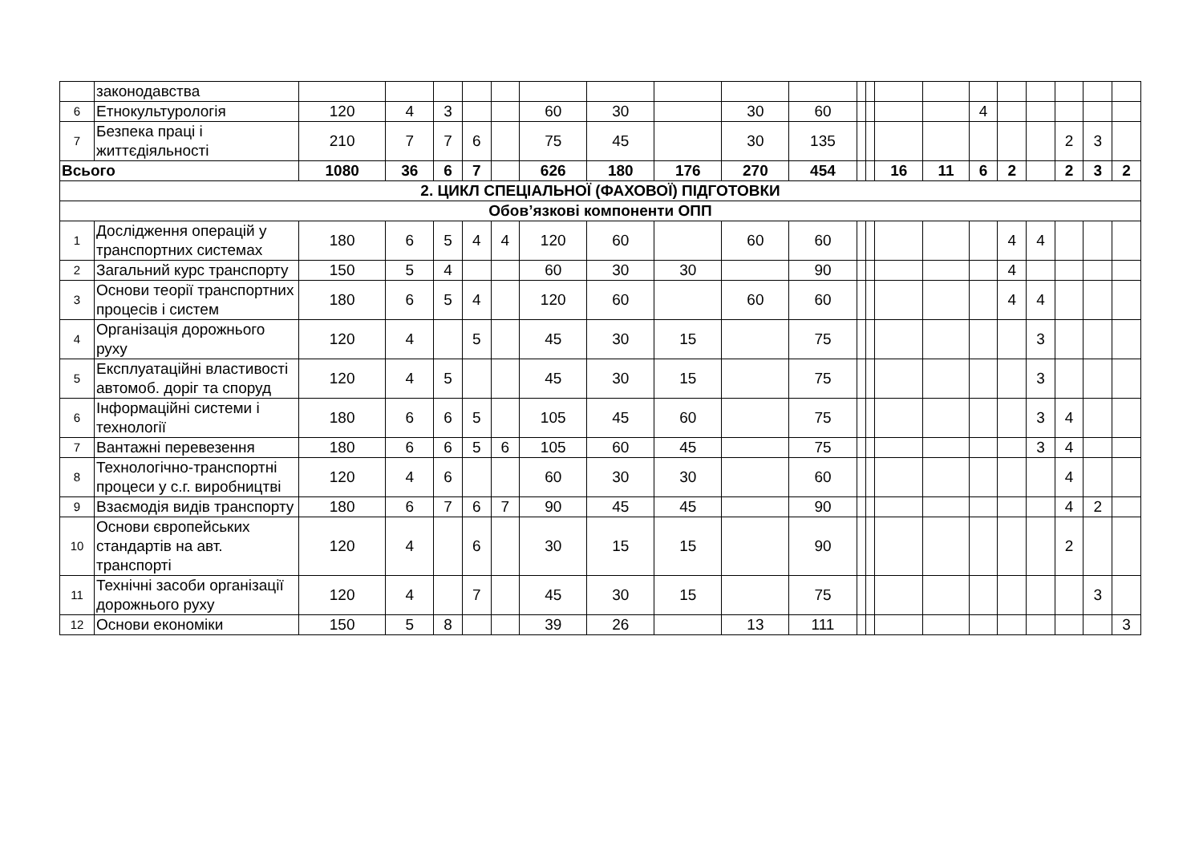| | законодавства | | | | | | | | | | | | | | | | | | | | |
| 6 | Етнокультурологія | 120 | 4 | 3 | | | 60 | 30 | | 30 | 60 | | | | | 4 | | | | | |
| 7 | Безпека праці і життєдіяльності | 210 | 7 | 7 | 6 | | 75 | 45 | | 30 | 135 | | | | | | | | 2 | 3 | |
| Всього | | 1080 | 36 | 6 | 7 | | 626 | 180 | 176 | 270 | 454 | | | 16 | 11 | 6 | 2 | | 2 | 3 | 2 |
| 2. ЦИКЛ СПЕЦІАЛЬНОЇ (ФАХОВОЇ) ПІДГОТОВКИ | | | | | | | | | | | | | | | | | | | | | |
| Обов’язкові компоненти ОПП | | | | | | | | | | | | | | | | | | | | | |
| 1 | Дослідження операцій у транспортних системах | 180 | 6 | 5 | 4 | 4 | 120 | 60 | | 60 | 60 | | | | | | 4 | 4 | | | |
| 2 | Загальний курс транспорту | 150 | 5 | 4 | | | 60 | 30 | 30 | | 90 | | | | | | 4 | | | | |
| 3 | Основи теорії транспортних процесів і систем | 180 | 6 | 5 | 4 | | 120 | 60 | | 60 | 60 | | | | | | 4 | 4 | | | |
| 4 | Організація дорожнього руху | 120 | 4 | | 5 | | 45 | 30 | 15 | | 75 | | | | | | | 3 | | | |
| 5 | Експлуатаційні властивості автомоб. доріг та споруд | 120 | 4 | 5 | | | 45 | 30 | 15 | | 75 | | | | | | | 3 | | | |
| 6 | Інформаційні системи і технології | 180 | 6 | 6 | 5 | | 105 | 45 | 60 | | 75 | | | | | | | 3 | 4 | | |
| 7 | Вантажні перевезення | 180 | 6 | 6 | 5 | 6 | 105 | 60 | 45 | | 75 | | | | | | | 3 | 4 | | |
| 8 | Технологічно-транспортні процеси у с.г. виробництві | 120 | 4 | 6 | | | 60 | 30 | 30 | | 60 | | | | | | | | 4 | | |
| 9 | Взаємодія видів транспорту | 180 | 6 | 7 | 6 | 7 | 90 | 45 | 45 | | 90 | | | | | | | | 4 | 2 | |
| 10 | Основи європейських стандартів на авт. транспорті | 120 | 4 | | 6 | | 30 | 15 | 15 | | 90 | | | | | | | | 2 | | |
| 11 | Технічні засоби організації дорожнього руху | 120 | 4 | | 7 | | 45 | 30 | 15 | | 75 | | | | | | | | | 3 | |
| 12 | Основи економіки | 150 | 5 | 8 | | | 39 | 26 | | 13 | 111 | | | | | | | | | | 3 |